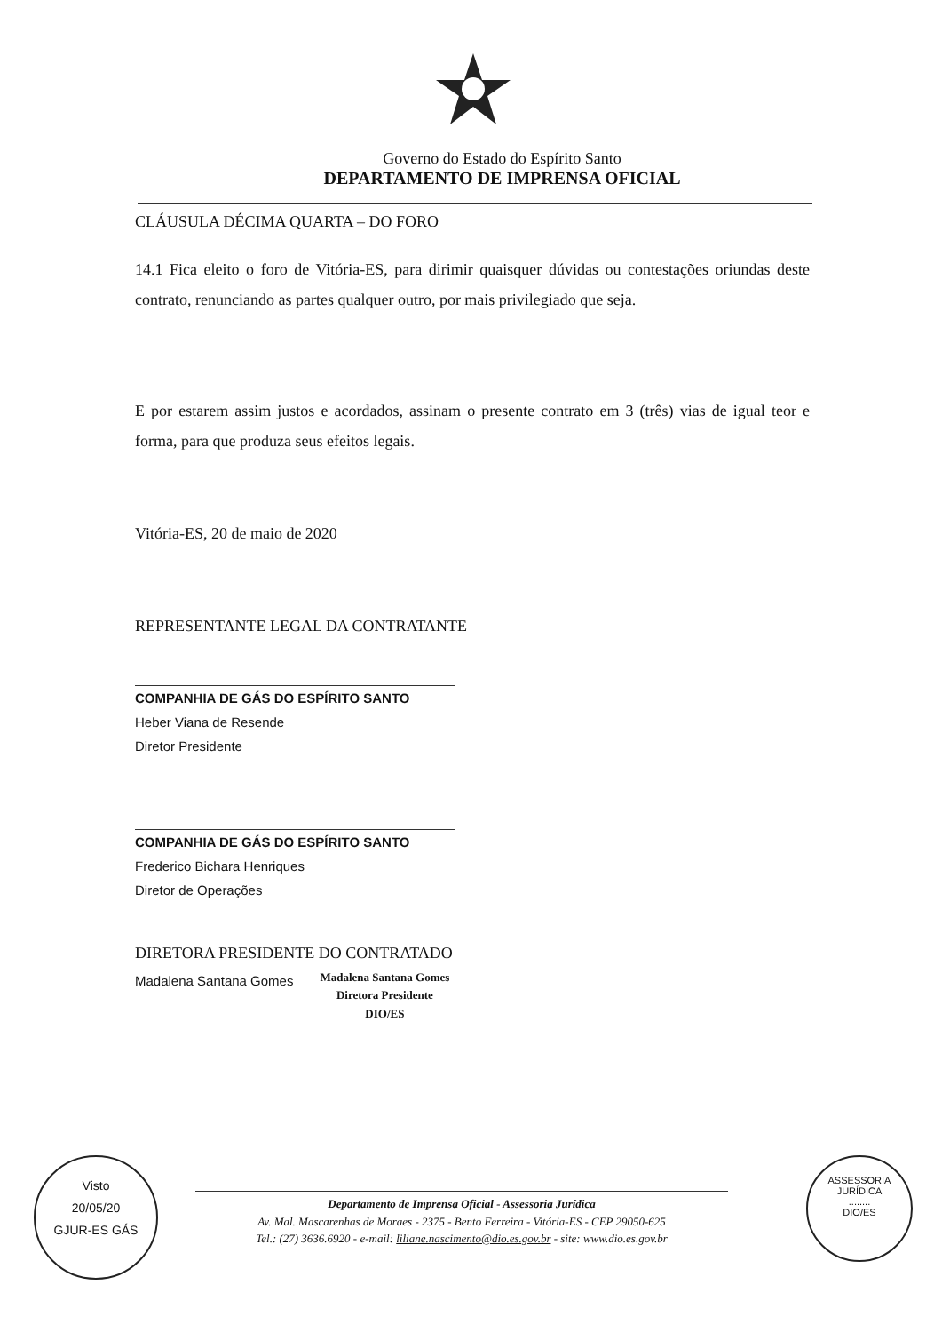Governo do Estado do Espírito Santo
DEPARTAMENTO DE IMPRENSA OFICIAL
CLÁUSULA DÉCIMA QUARTA – DO FORO
14.1 Fica eleito o foro de Vitória-ES, para dirimir quaisquer dúvidas ou contestações oriundas deste contrato, renunciando as partes qualquer outro, por mais privilegiado que seja.
E por estarem assim justos e acordados, assinam o presente contrato em 3 (três) vias de igual teor e forma, para que produza seus efeitos legais.
Vitória-ES, 20 de maio de 2020
REPRESENTANTE LEGAL DA CONTRATANTE
COMPANHIA DE GÁS DO ESPÍRITO SANTO
Heber Viana de Resende
Diretor Presidente
COMPANHIA DE GÁS DO ESPÍRITO SANTO
Frederico Bichara Henriques
Diretor de Operações
DIRETORA PRESIDENTE DO CONTRATADO
Madalena Santana Gomes
Madalena Santana Gomes
Diretora Presidente
DIO/ES
Departamento de Imprensa Oficial - Assessoria Jurídica
Av. Mal. Mascarenhas de Moraes - 2375 - Bento Ferreira - Vitória-ES - CEP 29050-625
Tel.: (27) 3636.6920 - e-mail: liliane.nascimento@dio.es.gov.br - site: www.dio.es.gov.br
Visto
20/05/20
GJUR-ES GÁS
ASSESSORIA JURÍDICA
........
DIO/ES